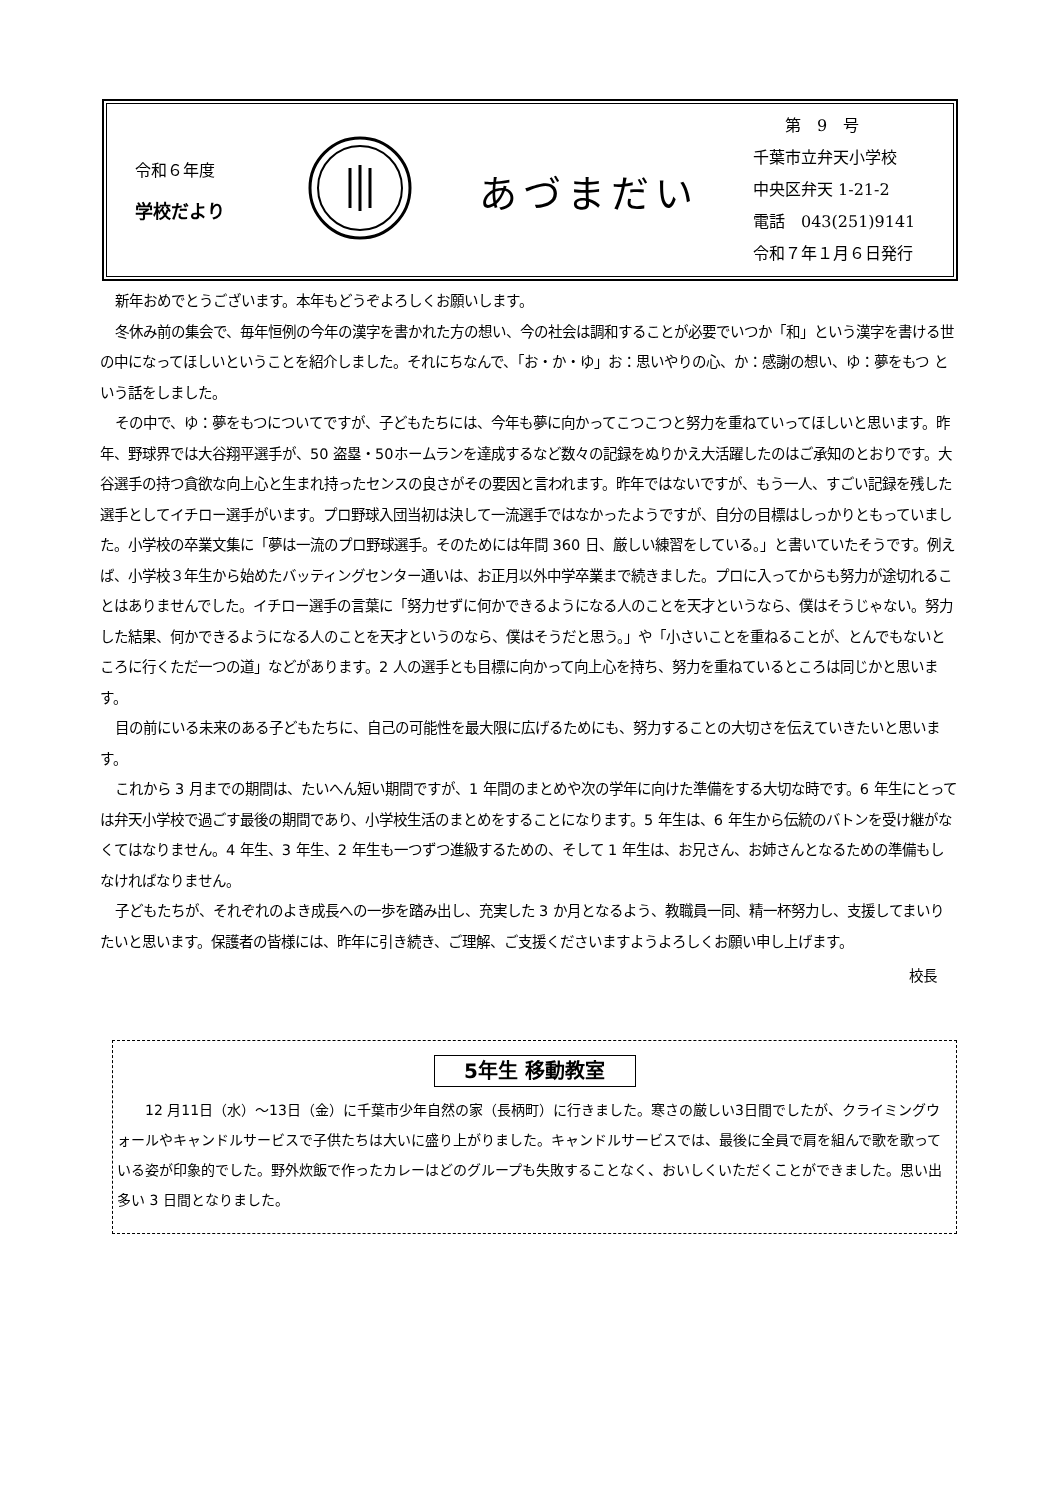令和６年度
学校だより
あづまだい
　　第　9　号
千葉市立弁天小学校
中央区弁天 1-21-2
電話　043(251)9141
令和７年１月６日発行
新年おめでとうございます。本年もどうぞよろしくお願いします。
冬休み前の集会で、毎年恒例の今年の漢字を書かれた方の想い、今の社会は調和することが必要でいつか「和」という漢字を書ける世の中になってほしいということを紹介しました。それにちなんで、「お・か・ゆ」お：思いやりの心、か：感謝の想い、ゆ：夢をもつ という話をしました。
その中で、ゆ：夢をもつについてですが、子どもたちには、今年も夢に向かってこつこつと努力を重ねていってほしいと思います。昨年、野球界では大谷翔平選手が、50 盗塁・50ホームランを達成するなど数々の記録をぬりかえ大活躍したのはご承知のとおりです。大谷選手の持つ貪欲な向上心と生まれ持ったセンスの良さがその要因と言われます。昨年ではないですが、もう一人、すごい記録を残した選手としてイチロー選手がいます。プロ野球入団当初は決して一流選手ではなかったようですが、自分の目標はしっかりともっていました。小学校の卒業文集に「夢は一流のプロ野球選手。そのためには年間 360 日、厳しい練習をしている。」と書いていたそうです。例えば、小学校３年生から始めたバッティングセンター通いは、お正月以外中学卒業まで続きました。プロに入ってからも努力が途切れることはありませんでした。イチロー選手の言葉に「努力せずに何かできるようになる人のことを天才というなら、僕はそうじゃない。努力した結果、何かできるようになる人のことを天才というのなら、僕はそうだと思う。」や「小さいことを重ねることが、とんでもないところに行くただ一つの道」などがあります。2 人の選手とも目標に向かって向上心を持ち、努力を重ねているところは同じかと思います。
目の前にいる未来のある子どもたちに、自己の可能性を最大限に広げるためにも、努力することの大切さを伝えていきたいと思います。
これから 3 月までの期間は、たいへん短い期間ですが、1 年間のまとめや次の学年に向けた準備をする大切な時です。6 年生にとっては弁天小学校で過ごす最後の期間であり、小学校生活のまとめをすることになります。5 年生は、6 年生から伝統のバトンを受け継がなくてはなりません。4 年生、3 年生、2 年生も一つずつ進級するための、そして 1 年生は、お兄さん、お姉さんとなるための準備もしなければなりません。
子どもたちが、それぞれのよき成長への一歩を踏み出し、充実した 3 か月となるよう、教職員一同、精一杯努力し、支援してまいりたいと思います。保護者の皆様には、昨年に引き続き、ご理解、ご支援くださいますようよろしくお願い申し上げます。
校長
5年生 移動教室
12 月11日（水）～13日（金）に千葉市少年自然の家（長柄町）に行きました。寒さの厳しい3日間でしたが、クライミングウォールやキャンドルサービスで子供たちは大いに盛り上がりました。キャンドルサービスでは、最後に全員で肩を組んで歌を歌っている姿が印象的でした。野外炊飯で作ったカレーはどのグループも失敗することなく、おいしくいただくことができました。思い出多い 3 日間となりました。